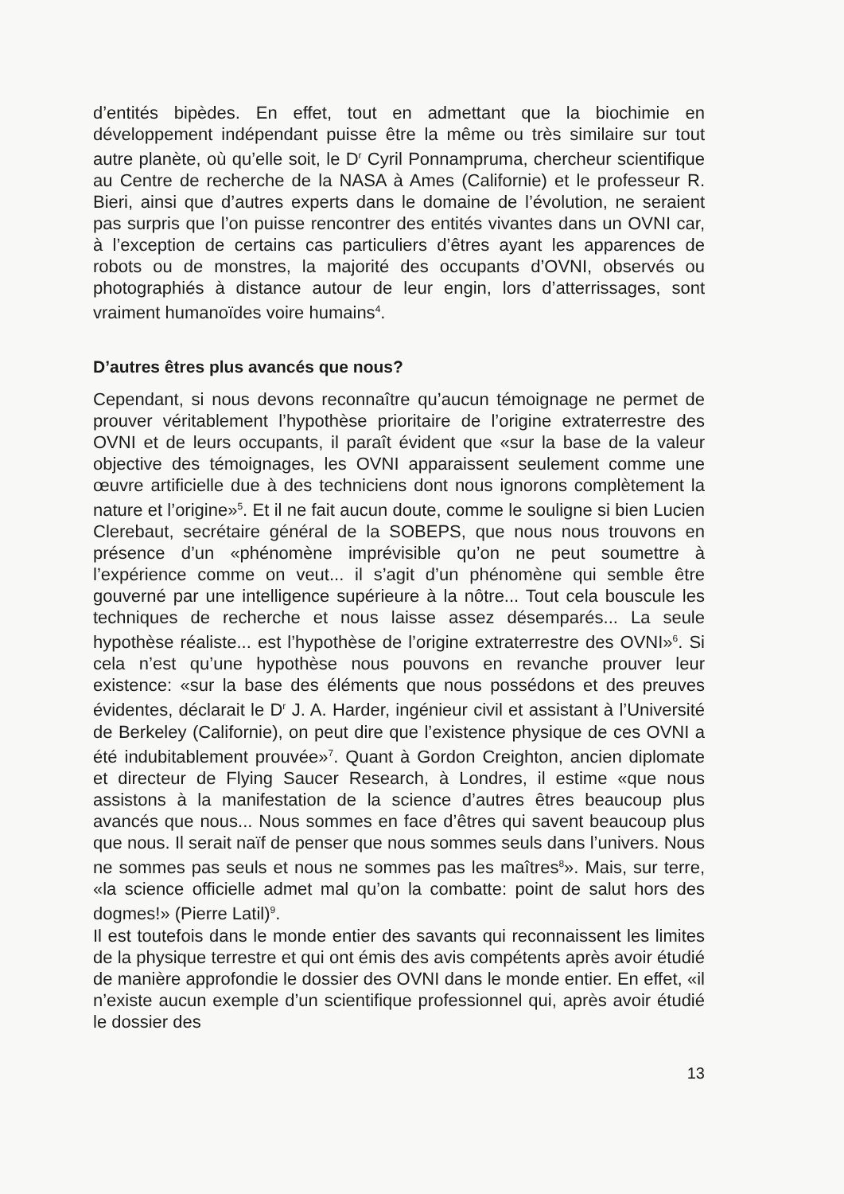d’entités bipèdes. En effet, tout en admettant que la biochimie en développement indépendant puisse être la même ou très similaire sur tout autre planète, où qu’elle soit, le D<sup>r</sup> Cyril Ponnampruma, chercheur scientifique au Centre de recherche de la NASA à Ames (Californie) et le professeur R. Bieri, ainsi que d’autres experts dans le domaine de l’évolution, ne seraient pas surpris que l’on puisse rencontrer des entités vivantes dans un OVNI car, à l’exception de certains cas particuliers d’êtres ayant les apparences de robots ou de monstres, la majorité des occupants d’OVNI, observés ou photographiés à distance autour de leur engin, lors d’atterrissages, sont vraiment humanoïdes voire humains<sup>4</sup>.
D’autres êtres plus avancés que nous?
Cependant, si nous devons reconnaître qu’aucun témoignage ne permet de prouver véritablement l’hypothèse prioritaire de l’origine extraterrestre des OVNI et de leurs occupants, il paraît évident que «sur la base de la valeur objective des témoignages, les OVNI apparaissent seulement comme une œuvre artificielle due à des techniciens dont nous ignorons complètement la nature et l’origine»<sup>5</sup>. Et il ne fait aucun doute, comme le souligne si bien Lucien Clerebaut, secrétaire général de la SOBEPS, que nous nous trouvons en présence d’un «phénomène imprévisible qu’on ne peut soumettre à l’expérience comme on veut... il s’agit d’un phénomène qui semble être gouverné par une intelligence supérieure à la nôtre... Tout cela bouscule les techniques de recherche et nous laisse assez désemparés... La seule hypothèse réaliste... est l’hypothèse de l’origine extraterrestre des OVNI»<sup>6</sup>. Si cela n’est qu’une hypothèse nous pouvons en revanche prouver leur existence: «sur la base des éléments que nous possédons et des preuves évidentes, déclarait le D<sup>r</sup> J. A. Harder, ingénieur civil et assistant à l’Université de Berkeley (Californie), on peut dire que l’existence physique de ces OVNI a été indubitablement prouvée»<sup>7</sup>. Quant à Gordon Creighton, ancien diplomate et directeur de Flying Saucer Research, à Londres, il estime «que nous assistons à la manifestation de la science d’autres êtres beaucoup plus avancés que nous... Nous sommes en face d’êtres qui savent beaucoup plus que nous. Il serait naïf de penser que nous sommes seuls dans l’univers. Nous ne sommes pas seuls et nous ne sommes pas les maîtres<sup>8</sup>». Mais, sur terre, «la science officielle admet mal qu’on la combatte: point de salut hors des dogmes!» (Pierre Latil)<sup>9</sup>.
Il est toutefois dans le monde entier des savants qui reconnaissent les limites de la physique terrestre et qui ont émis des avis compétents après avoir étudié de manière approfondie le dossier des OVNI dans le monde entier. En effet, «il n’existe aucun exemple d’un scientifique professionnel qui, après avoir étudié le dossier des
13